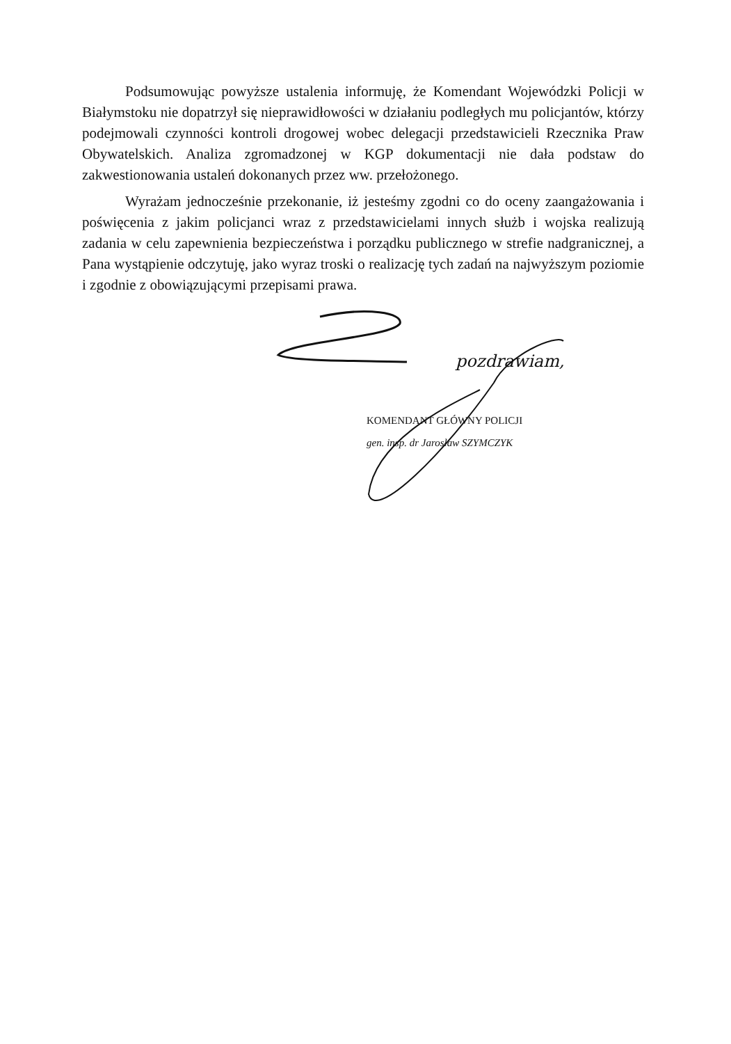Podsumowując powyższe ustalenia informuję, że Komendant Wojewódzki Policji w Białymstoku nie dopatrzył się nieprawidłowości w działaniu podległych mu policjantów, którzy podejmowali czynności kontroli drogowej wobec delegacji przedstawicieli Rzecznika Praw Obywatelskich. Analiza zgromadzonej w KGP dokumentacji nie dała podstaw do zakwestionowania ustaleń dokonanych przez ww. przełożonego.
Wyrażam jednocześnie przekonanie, iż jesteśmy zgodni co do oceny zaangażowania i poświęcenia z jakim policjanci wraz z przedstawicielami innych służb i wojska realizują zadania w celu zapewnienia bezpieczeństwa i porządku publicznego w strefie nadgranicznej, a Pana wystąpienie odczytuję, jako wyraz troski o realizację tych zadań na najwyższym poziomie i zgodnie z obowiązującymi przepisami prawa.
pozdrawiam,
KOMENDANT GŁÓWNY POLICJI
gen. insp. dr Jarosław SZYMCZYK